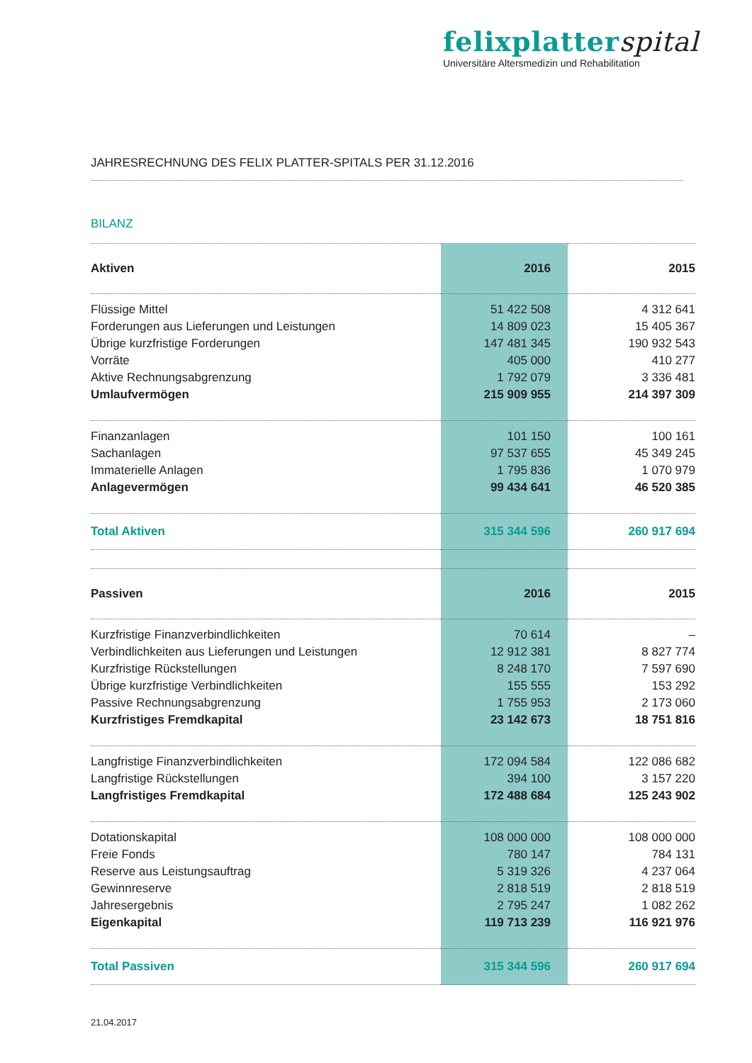felixplatterspital
Universitäre Altersmedizin und Rehabilitation
JAHRESRECHNUNG DES FELIX PLATTER-SPITALS PER 31.12.2016
BILANZ
| Aktiven | 2016 | 2015 |
| --- | --- | --- |
| Flüssige Mittel | 51 422 508 | 4 312 641 |
| Forderungen aus Lieferungen und Leistungen | 14 809 023 | 15 405 367 |
| Übrige kurzfristige Forderungen | 147 481 345 | 190 932 543 |
| Vorräte | 405 000 | 410 277 |
| Aktive Rechnungsabgrenzung | 1 792 079 | 3 336 481 |
| Umlaufvermögen | 215 909 955 | 214 397 309 |
| Finanzanlagen | 101 150 | 100 161 |
| Sachanlagen | 97 537 655 | 45 349 245 |
| Immaterielle Anlagen | 1 795 836 | 1 070 979 |
| Anlagevermögen | 99 434 641 | 46 520 385 |
| Total Aktiven | 315 344 596 | 260 917 694 |
| Passiven | 2016 | 2015 |
| Kurzfristige Finanzverbindlichkeiten | 70 614 | – |
| Verbindlichkeiten aus Lieferungen und Leistungen | 12 912 381 | 8 827 774 |
| Kurzfristige Rückstellungen | 8 248 170 | 7 597 690 |
| Übrige kurzfristige Verbindlichkeiten | 155 555 | 153 292 |
| Passive Rechnungsabgrenzung | 1 755 953 | 2 173 060 |
| Kurzfristiges Fremdkapital | 23 142 673 | 18 751 816 |
| Langfristige Finanzverbindlichkeiten | 172 094 584 | 122 086 682 |
| Langfristige Rückstellungen | 394 100 | 3 157 220 |
| Langfristiges Fremdkapital | 172 488 684 | 125 243 902 |
| Dotationskapital | 108 000 000 | 108 000 000 |
| Freie Fonds | 780 147 | 784 131 |
| Reserve aus Leistungsauftrag | 5 319 326 | 4 237 064 |
| Gewinnreserve | 2 818 519 | 2 818 519 |
| Jahresergebnis | 2 795 247 | 1 082 262 |
| Eigenkapital | 119 713 239 | 116 921 976 |
| Total Passiven | 315 344 596 | 260 917 694 |
21.04.2017